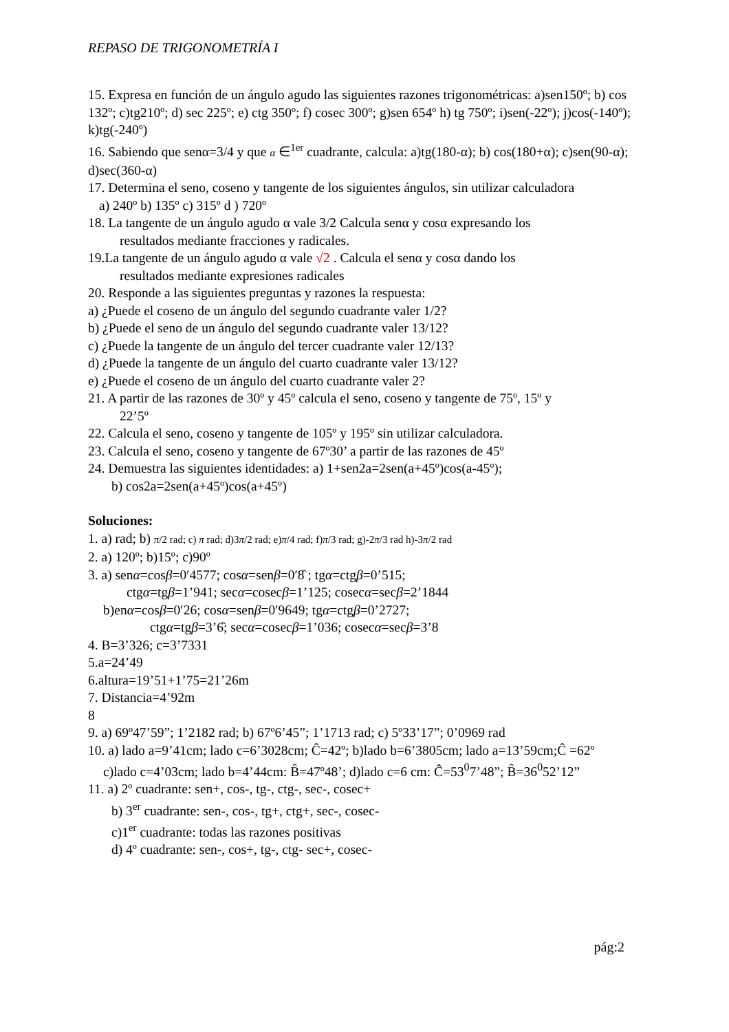REPASO DE TRIGONOMETRÍA I
15. Expresa en función de un ángulo agudo las siguientes razones trigonométricas: a)sen150º; b) cos 132º; c)tg210º; d) sec 225º; e) ctg 350º; f) cosec 300º; g)sen 654º h) tg 750º; i)sen(-22º); j)cos(-140º); k)tg(-240º)
16. Sabiendo que senα=3/4 y que α ∈<sup>1er</sup> cuadrante, calcula: a)tg(180-α); b) cos(180+α); c)sen(90-α); d)sec(360-α)
17. Determina el seno, coseno y tangente de los siguientes ángulos, sin utilizar calculadora
a) 240º b) 135º c) 315º d ) 720º
18. La tangente de un ángulo agudo α vale 3/2 Calcula senα y cosα expresando los
resultados mediante fracciones y radicales.
19.La tangente de un ángulo agudo α vale √2 . Calcula el senα y cosα dando los
resultados mediante expresiones radicales
20. Responde a las siguientes preguntas y razones la respuesta:
a) ¿Puede el coseno de un ángulo del segundo cuadrante valer 1/2?
b) ¿Puede el seno de un ángulo del segundo cuadrante valer 13/12?
c) ¿Puede la tangente de un ángulo del tercer cuadrante valer 12/13?
d) ¿Puede la tangente de un ángulo del cuarto cuadrante valer 13/12?
e) ¿Puede el coseno de un ángulo del cuarto cuadrante valer 2?
21. A partir de las razones de 30º y 45º calcula el seno, coseno y tangente de 75º, 15º y
22’5º
22. Calcula el seno, coseno y tangente de 105º y 195º sin utilizar calculadora.
23. Calcula el seno, coseno y tangente de 67º30’ a partir de las razones de 45º
24. Demuestra las siguientes identidades: a) 1+sen2a=2sen(a+45º)cos(a-45º);
b) cos2a=2sen(a+45º)cos(a+45º)
Soluciones:
1. a) rad; b) π/2 rad; c) π rad; d)3π/2 rad; e)π/4 rad; f)π/3 rad; g)-2π/3 rad h)-3π/2 rad
2. a) 120º; b)15º; c)90º
3. a) senα=cosβ=0′4577; cosα=senβ=0′8̂ ; tgα=ctgβ=0’515;
ctgα=tgβ=1’941; secα=cosecβ=1’125; cosecα=secβ=2’1844
b)enα=cosβ=0′26; cosα=senβ=0′9649; tgα=ctgβ=0’2727;
ctgα=tgβ=3’6̂; secα=cosecβ=1’036; cosecα=secβ=3’8
4. B=3’326; c=3’7331
5.a=24’49
6.altura=19’51+1’75=21’26m
7. Distancia=4’92m
8
9. a) 69º47’59”; 1’2182 rad; b) 67º6’45”; 1’1713 rad; c) 5º33’17”; 0’0969 rad
10. a) lado a=9’41cm; lado c=6’3028cm; Ĉ=42º; b)lado b=6’3805cm; lado a=13’59cm;Ĉ =62º
c)lado c=4’03cm; lado b=4’44cm: B̂=47º48’; d)lado c=6 cm: Ĉ=53<sup>0</sup>7’48”; B̂=36<sup>0</sup>52’12”
11. a) 2º cuadrante: sen+, cos-, tg-, ctg-, sec-, cosec+
b) 3<sup>er</sup> cuadrante: sen-, cos-, tg+, ctg+, sec-, cosec-
c)1<sup>er</sup> cuadrante: todas las razones positivas
d) 4º cuadrante: sen-, cos+, tg-, ctg- sec+, cosec-
pág:2